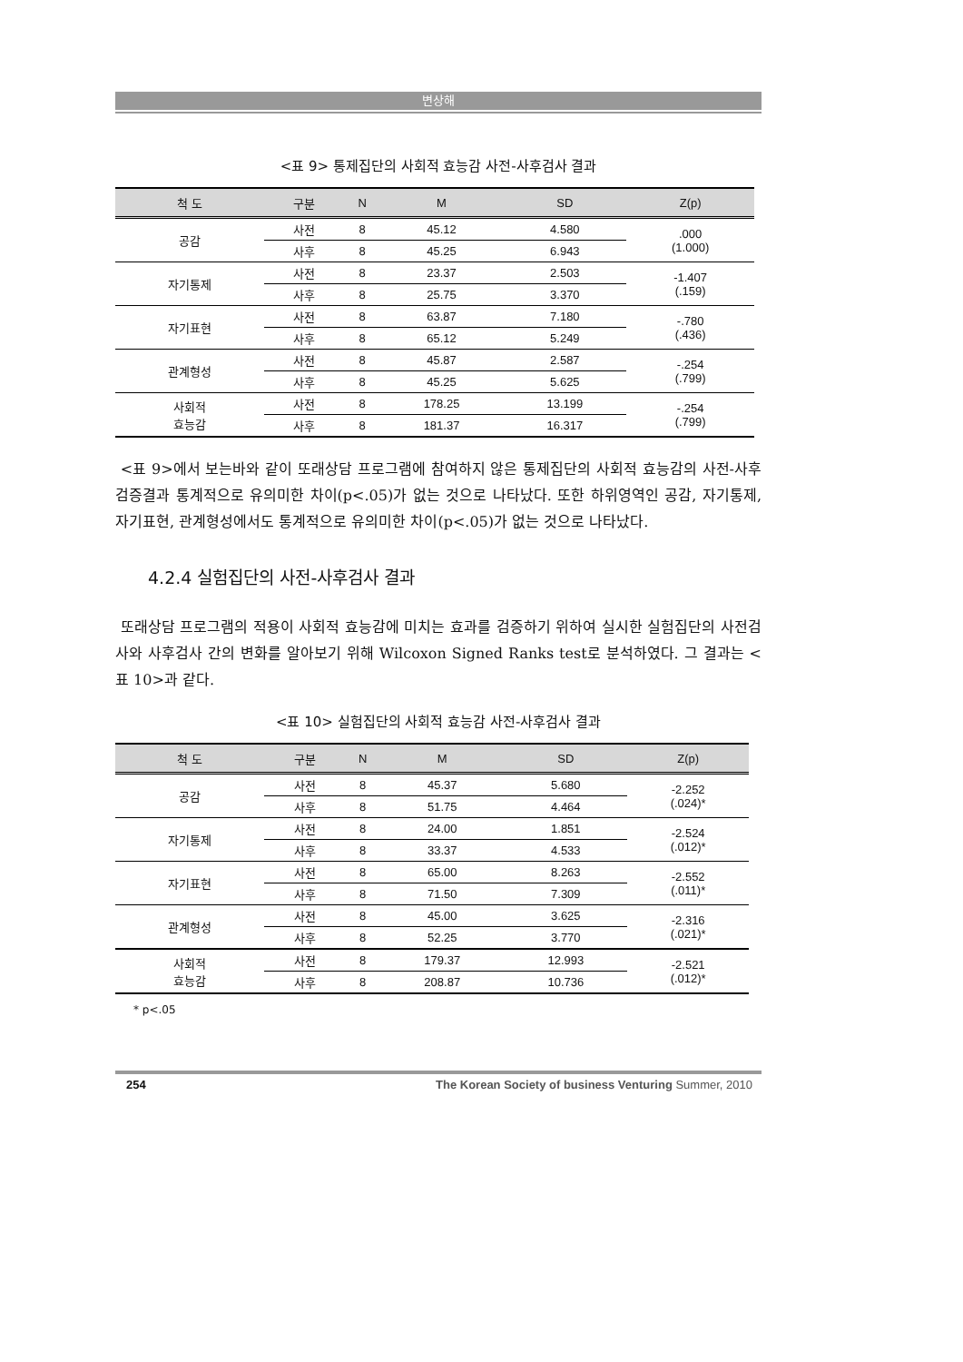변상해
<표 9> 통제집단의 사회적 효능감 사전-사후검사 결과
| 척 도 | 구분 | N | M | SD | Z(p) |
| --- | --- | --- | --- | --- | --- |
| 공감 | 사전 | 8 | 45.12 | 4.580 | .000 (1.000) |
| | 사후 | 8 | 45.25 | 6.943 | |
| 자기통제 | 사전 | 8 | 23.37 | 2.503 | -1.407 (.159) |
| | 사후 | 8 | 25.75 | 3.370 | |
| 자기표현 | 사전 | 8 | 63.87 | 7.180 | -.780 (.436) |
| | 사후 | 8 | 65.12 | 5.249 | |
| 관계형성 | 사전 | 8 | 45.87 | 2.587 | -.254 (.799) |
| | 사후 | 8 | 45.25 | 5.625 | |
| 사회적 효능감 | 사전 | 8 | 178.25 | 13.199 | -.254 (.799) |
| | 사후 | 8 | 181.37 | 16.317 | |
<표 9>에서 보는바와 같이 또래상담 프로그램에 참여하지 않은 통제집단의 사회적 효능감의 사전-사후 검증결과 통계적으로 유의미한 차이(p<.05)가 없는 것으로 나타났다. 또한 하위영역인 공감, 자기통제, 자기표현, 관계형성에서도 통계적으로 유의미한 차이(p<.05)가 없는 것으로 나타났다.
4.2.4 실험집단의 사전-사후검사 결과
또래상담 프로그램의 적용이 사회적 효능감에 미치는 효과를 검증하기 위하여 실시한 실험집단의 사전검사와 사후검사 간의 변화를 알아보기 위해 Wilcoxon Signed Ranks test로 분석하였다. 그 결과는 <표 10>과 같다.
<표 10> 실험집단의 사회적 효능감 사전-사후검사 결과
| 척 도 | 구분 | N | M | SD | Z(p) |
| --- | --- | --- | --- | --- | --- |
| 공감 | 사전 | 8 | 45.37 | 5.680 | -2.252 (.024)* |
| | 사후 | 8 | 51.75 | 4.464 | |
| 자기통제 | 사전 | 8 | 24.00 | 1.851 | -2.524 (.012)* |
| | 사후 | 8 | 33.37 | 4.533 | |
| 자기표현 | 사전 | 8 | 65.00 | 8.263 | -2.552 (.011)* |
| | 사후 | 8 | 71.50 | 7.309 | |
| 관계형성 | 사전 | 8 | 45.00 | 3.625 | -2.316 (.021)* |
| | 사후 | 8 | 52.25 | 3.770 | |
| 사회적 효능감 | 사전 | 8 | 179.37 | 12.993 | -2.521 (.012)* |
| | 사후 | 8 | 208.87 | 10.736 | |
* p<.05
254 The Korean Society of business Venturing Summer, 2010